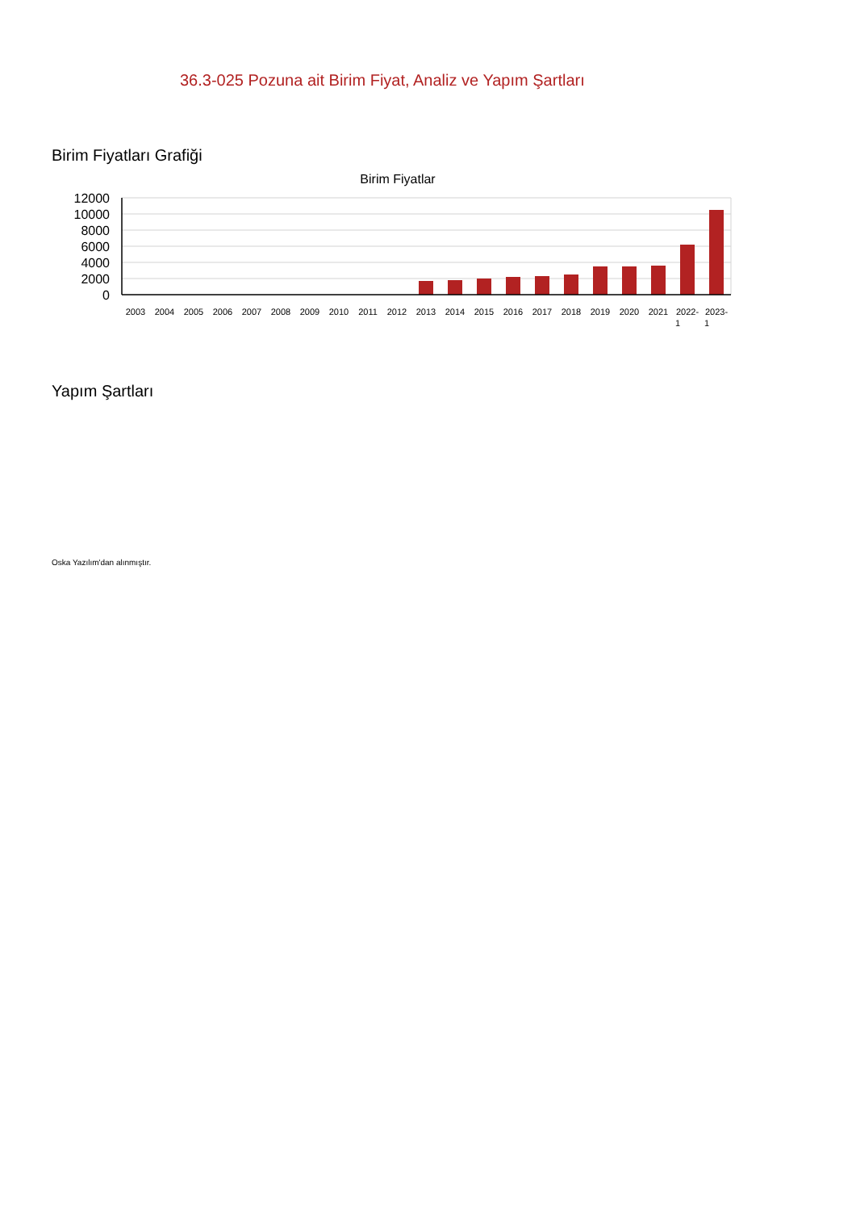36.3-025 Pozuna ait Birim Fiyat, Analiz ve Yapım Şartları
Birim Fiyatları Grafiği
Birim Fiyatlar
12000
10000
8000
6000
4000
2000
0
2003
2004
2005
2006
2007
2008
2009
2010
2011
2012
2013
2014
2015
2016
2017
2018
2019
2020
2021
2022-
1
2023-
1
Yapım Şartları
Oska Yazılım'dan alınmıştır.